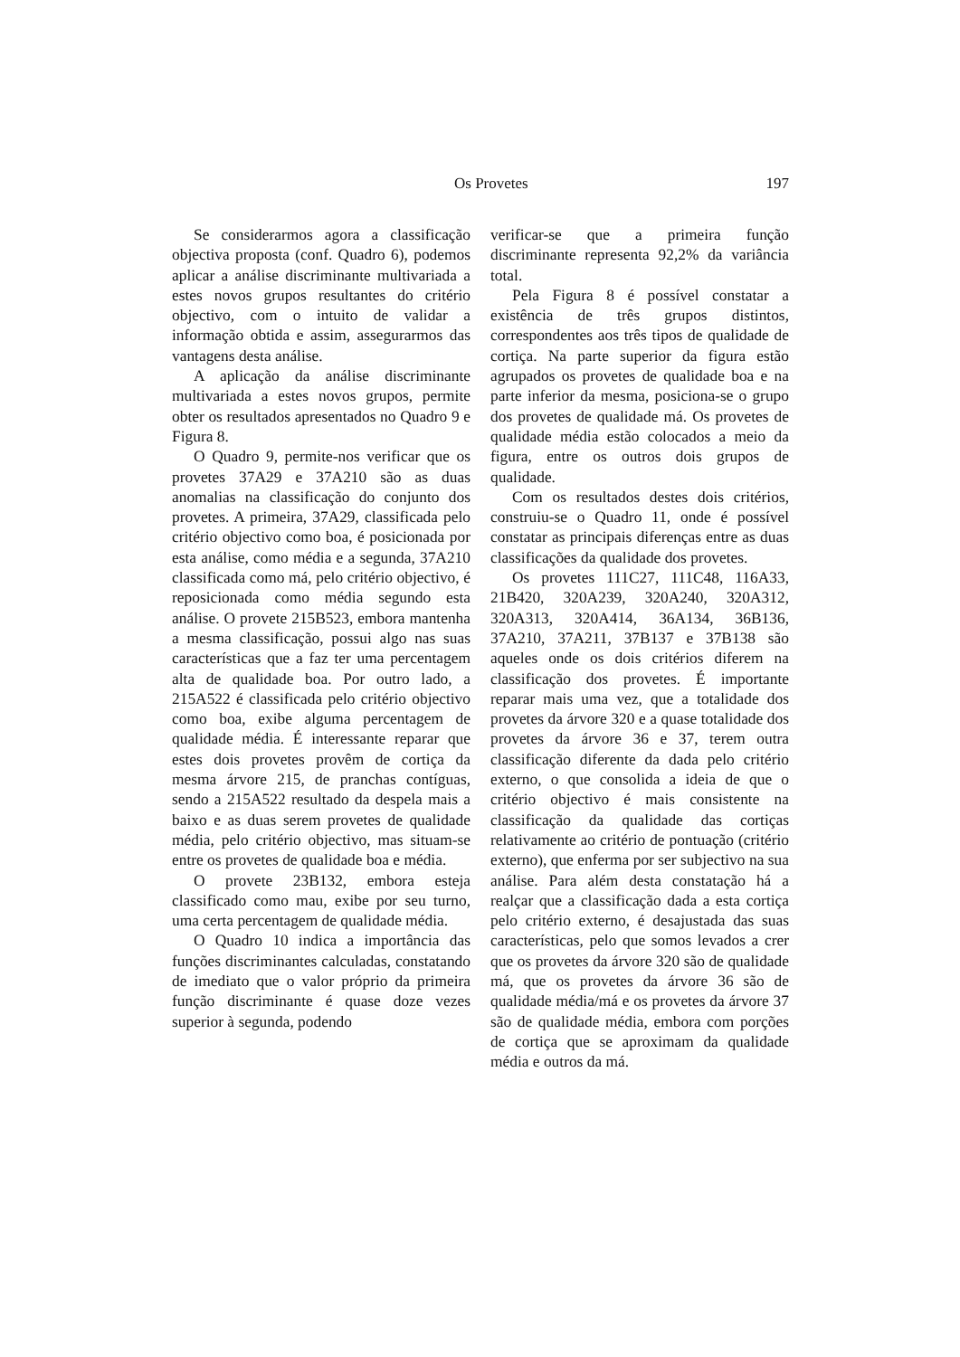Os Provetes 197
Se considerarmos agora a classificação objectiva proposta (conf. Quadro 6), podemos aplicar a análise discriminante multivariada a estes novos grupos resultantes do critério objectivo, com o intuito de validar a informação obtida e assim, assegurarmos das vantagens desta análise.
A aplicação da análise discriminante multivariada a estes novos grupos, permite obter os resultados apresentados no Quadro 9 e Figura 8.
O Quadro 9, permite-nos verificar que os provetes 37A29 e 37A210 são as duas anomalias na classificação do conjunto dos provetes. A primeira, 37A29, classificada pelo critério objectivo como boa, é posicionada por esta análise, como média e a segunda, 37A210 classificada como má, pelo critério objectivo, é reposicionada como média segundo esta análise. O provete 215B523, embora mantenha a mesma classificação, possui algo nas suas características que a faz ter uma percentagem alta de qualidade boa. Por outro lado, a 215A522 é classificada pelo critério objectivo como boa, exibe alguma percentagem de qualidade média. É interessante reparar que estes dois provetes provêm de cortiça da mesma árvore 215, de pranchas contíguas, sendo a 215A522 resultado da despela mais a baixo e as duas serem provetes de qualidade média, pelo critério objectivo, mas situam-se entre os provetes de qualidade boa e média.
O provete 23B132, embora esteja classificado como mau, exibe por seu turno, uma certa percentagem de qualidade média.
O Quadro 10 indica a importância das funções discriminantes calculadas, constatando de imediato que o valor próprio da primeira função discriminante é quase doze vezes superior à segunda, podendo
verificar-se que a primeira função discriminante representa 92,2% da variância total.
Pela Figura 8 é possível constatar a existência de três grupos distintos, correspondentes aos três tipos de qualidade de cortiça. Na parte superior da figura estão agrupados os provetes de qualidade boa e na parte inferior da mesma, posiciona-se o grupo dos provetes de qualidade má. Os provetes de qualidade média estão colocados a meio da figura, entre os outros dois grupos de qualidade.
Com os resultados destes dois critérios, construiu-se o Quadro 11, onde é possível constatar as principais diferenças entre as duas classificações da qualidade dos provetes.
Os provetes 111C27, 111C48, 116A33, 21B420, 320A239, 320A240, 320A312, 320A313, 320A414, 36A134, 36B136, 37A210, 37A211, 37B137 e 37B138 são aqueles onde os dois critérios diferem na classificação dos provetes. É importante reparar mais uma vez, que a totalidade dos provetes da árvore 320 e a quase totalidade dos provetes da árvore 36 e 37, terem outra classificação diferente da dada pelo critério externo, o que consolida a ideia de que o critério objectivo é mais consistente na classificação da qualidade das cortiças relativamente ao critério de pontuação (critério externo), que enferma por ser subjectivo na sua análise. Para além desta constatação há a realçar que a classificação dada a esta cortiça pelo critério externo, é desajustada das suas características, pelo que somos levados a crer que os provetes da árvore 320 são de qualidade má, que os provetes da árvore 36 são de qualidade média/má e os provetes da árvore 37 são de qualidade média, embora com porções de cortiça que se aproximam da qualidade média e outros da má.